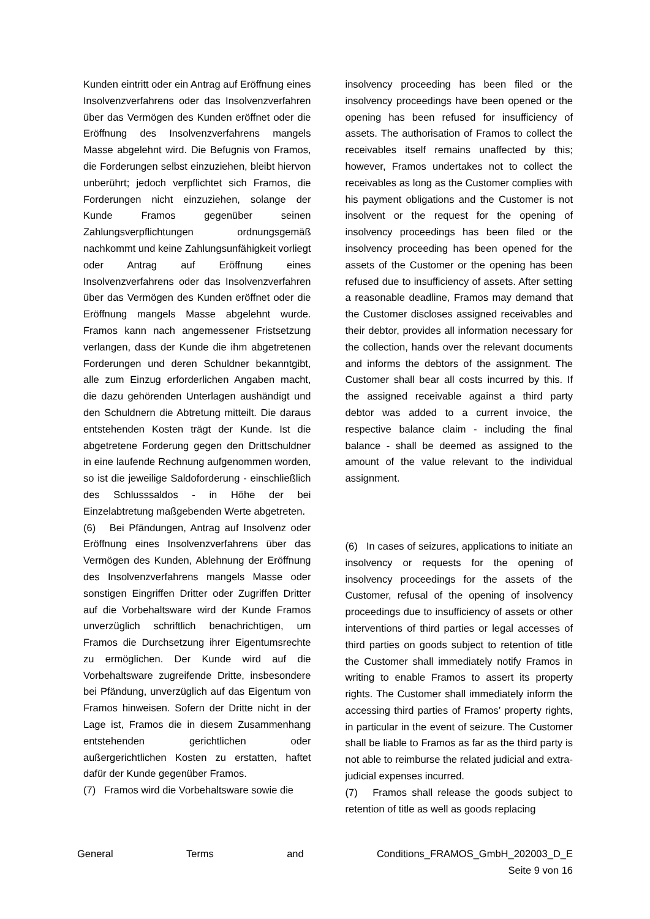Kunden eintritt oder ein Antrag auf Eröffnung eines Insolvenzverfahrens oder das Insolvenzverfahren über das Vermögen des Kunden eröffnet oder die Eröffnung des Insolvenzverfahrens mangels Masse abgelehnt wird. Die Befugnis von Framos, die Forderungen selbst einzuziehen, bleibt hiervon unberührt; jedoch verpflichtet sich Framos, die Forderungen nicht einzuziehen, solange der Kunde Framos gegenüber seinen Zahlungsverpflichtungen ordnungsgemäß nachkommt und keine Zahlungsunfähigkeit vorliegt oder Antrag auf Eröffnung eines Insolvenzverfahrens oder das Insolvenzverfahren über das Vermögen des Kunden eröffnet oder die Eröffnung mangels Masse abgelehnt wurde. Framos kann nach angemessener Fristsetzung verlangen, dass der Kunde die ihm abgetretenen Forderungen und deren Schuldner bekanntgibt, alle zum Einzug erforderlichen Angaben macht, die dazu gehörenden Unterlagen aushändigt und den Schuldnern die Abtretung mitteilt. Die daraus entstehenden Kosten trägt der Kunde. Ist die abgetretene Forderung gegen den Drittschuldner in eine laufende Rechnung aufgenommen worden, so ist die jeweilige Saldoforderung - einschließlich des Schlusssaldos - in Höhe der bei Einzelabtretung maßgebenden Werte abgetreten.
(6) Bei Pfändungen, Antrag auf Insolvenz oder Eröffnung eines Insolvenzverfahrens über das Vermögen des Kunden, Ablehnung der Eröffnung des Insolvenzverfahrens mangels Masse oder sonstigen Eingriffen Dritter oder Zugriffen Dritter auf die Vorbehaltsware wird der Kunde Framos unverzüglich schriftlich benachrichtigen, um Framos die Durchsetzung ihrer Eigentumsrechte zu ermöglichen. Der Kunde wird auf die Vorbehaltsware zugreifende Dritte, insbesondere bei Pfändung, unverzüglich auf das Eigentum von Framos hinweisen. Sofern der Dritte nicht in der Lage ist, Framos die in diesem Zusammenhang entstehenden gerichtlichen oder außergerichtlichen Kosten zu erstatten, haftet dafür der Kunde gegenüber Framos.
(7) Framos wird die Vorbehaltsware sowie die
insolvency proceeding has been filed or the insolvency proceedings have been opened or the opening has been refused for insufficiency of assets. The authorisation of Framos to collect the receivables itself remains unaffected by this; however, Framos undertakes not to collect the receivables as long as the Customer complies with his payment obligations and the Customer is not insolvent or the request for the opening of insolvency proceedings has been filed or the insolvency proceeding has been opened for the assets of the Customer or the opening has been refused due to insufficiency of assets. After setting a reasonable deadline, Framos may demand that the Customer discloses assigned receivables and their debtor, provides all information necessary for the collection, hands over the relevant documents and informs the debtors of the assignment. The Customer shall bear all costs incurred by this. If the assigned receivable against a third party debtor was added to a current invoice, the respective balance claim - including the final balance - shall be deemed as assigned to the amount of the value relevant to the individual assignment.
(6) In cases of seizures, applications to initiate an insolvency or requests for the opening of insolvency proceedings for the assets of the Customer, refusal of the opening of insolvency proceedings due to insufficiency of assets or other interventions of third parties or legal accesses of third parties on goods subject to retention of title the Customer shall immediately notify Framos in writing to enable Framos to assert its property rights. The Customer shall immediately inform the accessing third parties of Framos’ property rights, in particular in the event of seizure. The Customer shall be liable to Framos as far as the third party is not able to reimburse the related judicial and extra-judicial expenses incurred.
(7) Framos shall release the goods subject to retention of title as well as goods replacing
General Terms and Conditions_FRAMOS_GmbH_202003_D_E
Seite 9 von 16